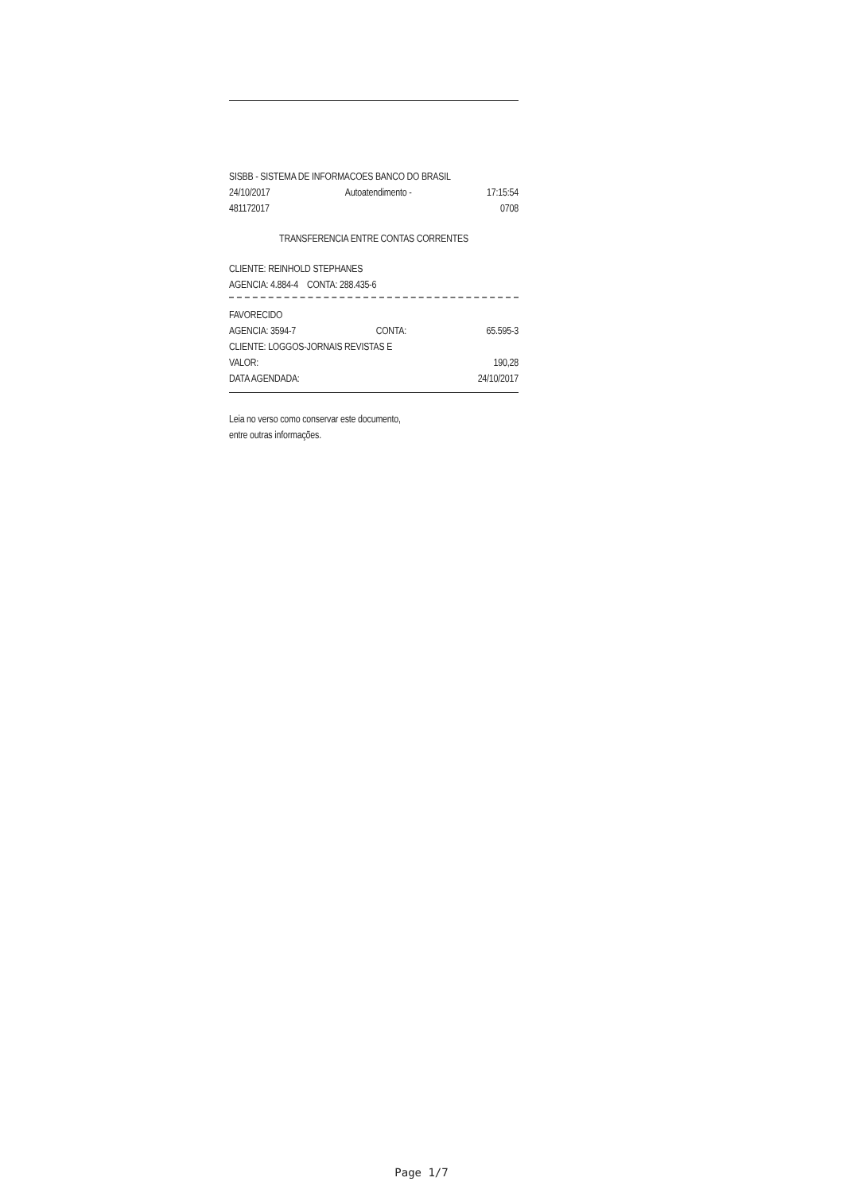SISBB - SISTEMA DE INFORMACOES BANCO DO BRASIL
24/10/2017 Autoatendimento - 17:15:54
481172017 0708
TRANSFERENCIA ENTRE CONTAS CORRENTES
CLIENTE: REINHOLD STEPHANES
AGENCIA: 4.884-4 CONTA: 288.435-6
FAVORECIDO
AGENCIA: 3594-7 CONTA: 65.595-3
CLIENTE: LOGGOS-JORNAIS REVISTAS E
VALOR: 190,28
DATA AGENDADA: 24/10/2017
Leia no verso como conservar este documento,
entre outras informações.
Page 1/7